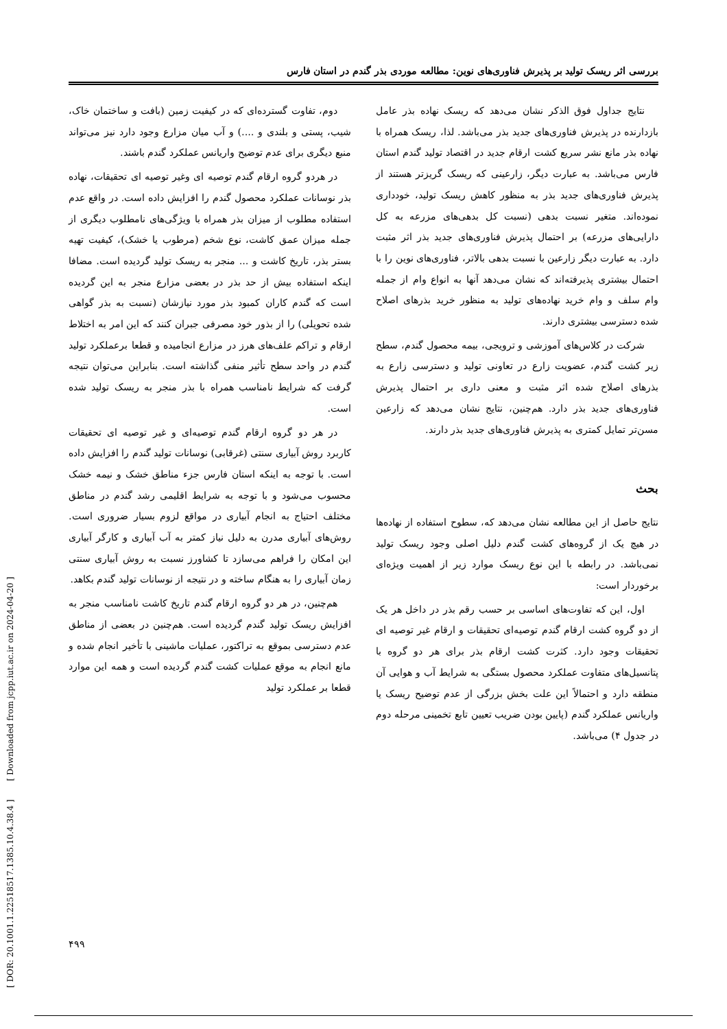بررسی اثر ریسک تولید بر پذیرش فناوری‌های نوین: مطالعه موردی بذر گندم در استان فارس
نتایج جداول فوق الذکر نشان می‌دهد که ریسک نهاده بذر عامل بازدارنده در پذیرش فناوری‌های جدید بذر می‌باشد. لذا، ریسک همراه با نهاده بذر مانع نشر سریع کشت ارقام جدید در اقتصاد تولید گندم استان فارس می‌باشد. به عبارت دیگر، زارعینی که ریسک گریزتر هستند از پذیرش فناوری‌های جدید بذر به منظور کاهش ریسک تولید، خودداری نموده‌اند. متغیر نسبت بدهی (نسبت کل بدهی‌های مزرعه به کل دارایی‌های مزرعه) بر احتمال پذیرش فناوری‌های جدید بذر اثر مثبت دارد. به عبارت دیگر زارعین با نسبت بدهی بالاتر، فناوری‌های نوین را با احتمال بیشتری پذیرفته‌اند که نشان می‌دهد آنها به انواع وام از جمله وام سلف و وام خرید نهاده‌های تولید به منظور خرید بذرهای اصلاح شده دسترسی بیشتری دارند.
شرکت در کلاس‌های آموزشی و ترویجی، بیمه محصول گندم، سطح زیر کشت گندم، عضویت زارع در تعاونی تولید و دسترسی زارع به بذرهای اصلاح شده اثر مثبت و معنی داری بر احتمال پذیرش فناوری‌های جدید بذر دارد. هم‌چنین، نتایج نشان می‌دهد که زارعین مسن‌تر تمایل کمتری به پذیرش فناوری‌های جدید بذر دارند.
بحث
نتایج حاصل از این مطالعه نشان می‌دهد که، سطوح استفاده از نهاده‌ها در هیچ یک از گروه‌های کشت گندم دلیل اصلی وجود ریسک تولید نمی‌باشد. در رابطه با این نوع ریسک موارد زیر از اهمیت ویژه‌ای برخوردار است:
اول، این که تفاوت‌های اساسی بر حسب رقم بذر در داخل هر یک از دو گروه کشت ارقام گندم توصیه‌ای تحقیقات و ارقام غیر توصیه ای تحقیقات وجود دارد. کثرت کشت ارقام بذر برای هر دو گروه با پتانسیل‌های متفاوت عملکرد محصول بستگی به شرایط آب و هوایی آن منطقه دارد و احتمالاً این علت بخش بزرگی از عدم توضیح ریسک یا واریانس عملکرد گندم (پایین بودن ضریب تعیین تابع تخمینی مرحله دوم در جدول ۴) می‌باشد.
دوم، تفاوت گسترده‌ای که در کیفیت زمین (بافت و ساختمان خاک، شیب، پستی و بلندی و ....) و آب میان مزارع وجود دارد نیز می‌تواند منبع دیگری برای عدم توضیح واریانس عملکرد گندم باشند.
در هردو گروه ارقام گندم توصیه ای وغیر توصیه ای تحقیقات، نهاده بذر نوسانات عملکرد محصول گندم را افزایش داده است. در واقع عدم استفاده مطلوب از میزان بذر همراه با ویژگی‌های نامطلوب دیگری از جمله میزان عمق کاشت، نوع شخم (مرطوب یا خشک)، کیفیت تهیه بستر بذر، تاریخ کاشت و ... منجر به ریسک تولید گردیده است. مضافا اینکه استفاده بیش از حد بذر در بعضی مزارع منجر به این گردیده است که گندم کاران کمبود بذر مورد نیازشان (نسبت به بذر گواهی شده تحویلی) را از بذور خود مصرفی جبران کنند که این امر به اختلاط ارقام و تراکم علف‌های هرز در مزارع انجامیده و قطعا برعملکرد تولید گندم در واحد سطح تأثیر منفی گذاشته است. بنابراین می‌توان نتیجه گرفت که شرایط نامناسب همراه با بذر منجر به ریسک تولید شده است.
در هر دو گروه ارقام گندم توصیه‌ای و غیر توصیه ای تحقیقات کاربرد روش آبیاری سنتی (غرقابی) نوسانات تولید گندم را افزایش داده است. با توجه به اینکه استان فارس جزء مناطق خشک و نیمه خشک محسوب می‌شود و با توجه به شرایط اقلیمی رشد گندم در مناطق مختلف احتیاج به انجام آبیاری در مواقع لزوم بسیار ضروری است. روش‌های آبیاری مدرن به دلیل نیاز کمتر به آب آبیاری و کارگر آبیاری این امکان را فراهم می‌سازد تا کشاورز نسبت به روش آبیاری سنتی زمان آبیاری را به هنگام ساخته و در نتیجه از نوسانات تولید گندم بکاهد.
هم‌چنین، در هر دو گروه ارقام گندم تاریخ کاشت نامناسب منجر به افزایش ریسک تولید گندم گردیده است. هم‌چنین در بعضی از مناطق عدم دسترسی بموقع به تراکتور، عملیات ماشینی با تأخیر انجام شده و مانع انجام به موقع عملیات کشت گندم گردیده است و همه این موارد قطعا بر عملکرد تولید
۴۹۹
[ DOR: 20.1001.1.22518517.1385.10.4.38.4 ] [ Downloaded from jcpp.iut.ac.ir on 2024-04-20 ]